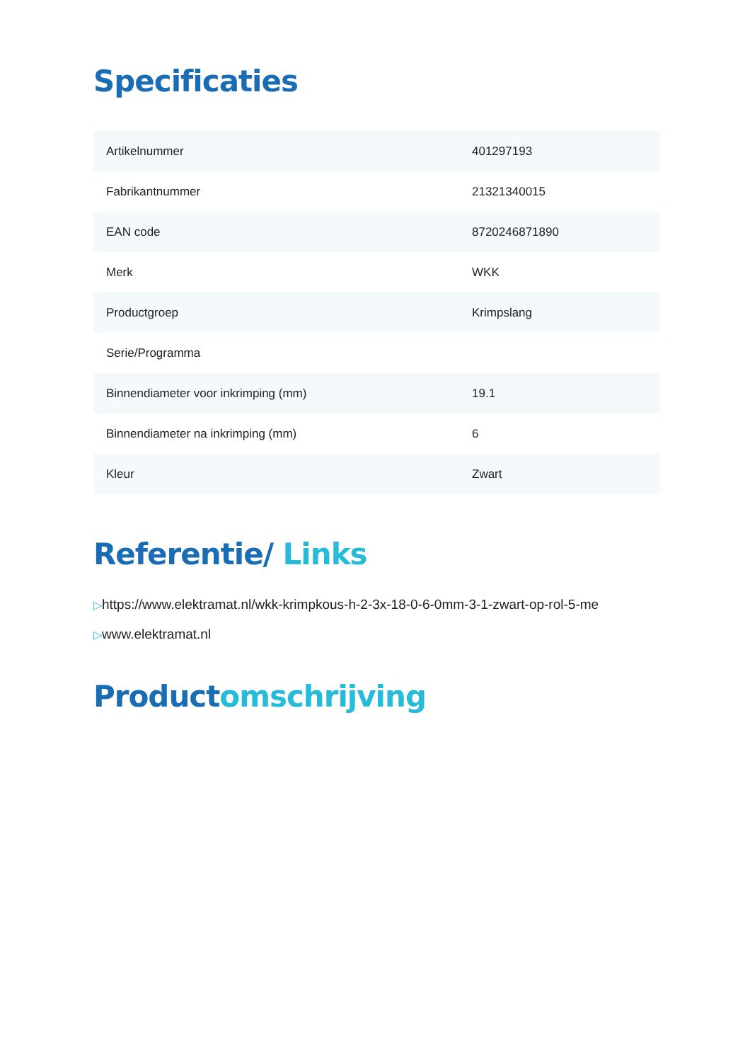Specificaties
| Artikelnummer | 401297193 |
| Fabrikantnummer | 21321340015 |
| EAN code | 8720246871890 |
| Merk | WKK |
| Productgroep | Krimpslang |
| Serie/Programma | |
| Binnendiameter voor inkrimping (mm) | 19.1 |
| Binnendiameter na inkrimping (mm) | 6 |
| Kleur | Zwart |
Referentie/ Links
▷https://www.elektramat.nl/wkk-krimpkous-h-2-3x-18-0-6-0mm-3-1-zwart-op-rol-5-me
▷www.elektramat.nl
Productomschrijving